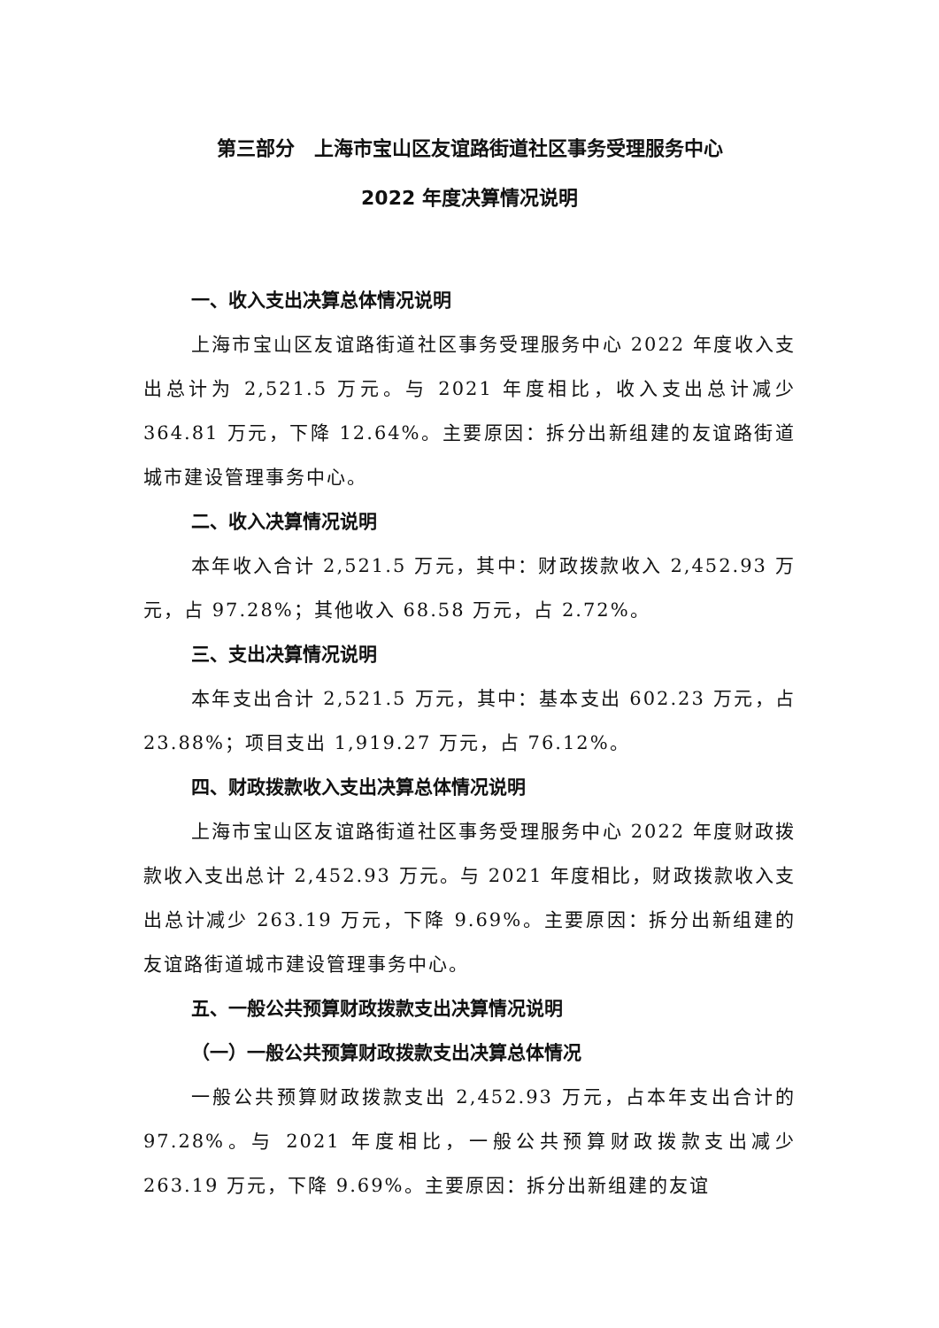第三部分　上海市宝山区友谊路街道社区事务受理服务中心
2022 年度决算情况说明
一、收入支出决算总体情况说明
上海市宝山区友谊路街道社区事务受理服务中心 2022 年度收入支出总计为 2,521.5 万元。与 2021 年度相比，收入支出总计减少 364.81 万元，下降 12.64%。主要原因：拆分出新组建的友谊路街道城市建设管理事务中心。
二、收入决算情况说明
本年收入合计 2,521.5 万元，其中：财政拨款收入 2,452.93 万元，占 97.28%；其他收入 68.58 万元，占 2.72%。
三、支出决算情况说明
本年支出合计 2,521.5 万元，其中：基本支出 602.23 万元，占 23.88%；项目支出 1,919.27 万元，占 76.12%。
四、财政拨款收入支出决算总体情况说明
上海市宝山区友谊路街道社区事务受理服务中心 2022 年度财政拨款收入支出总计 2,452.93 万元。与 2021 年度相比，财政拨款收入支出总计减少 263.19 万元，下降 9.69%。主要原因：拆分出新组建的友谊路街道城市建设管理事务中心。
五、一般公共预算财政拨款支出决算情况说明
（一）一般公共预算财政拨款支出决算总体情况
一般公共预算财政拨款支出 2,452.93 万元，占本年支出合计的 97.28%。与 2021 年度相比，一般公共预算财政拨款支出减少 263.19 万元，下降 9.69%。主要原因：拆分出新组建的友谊